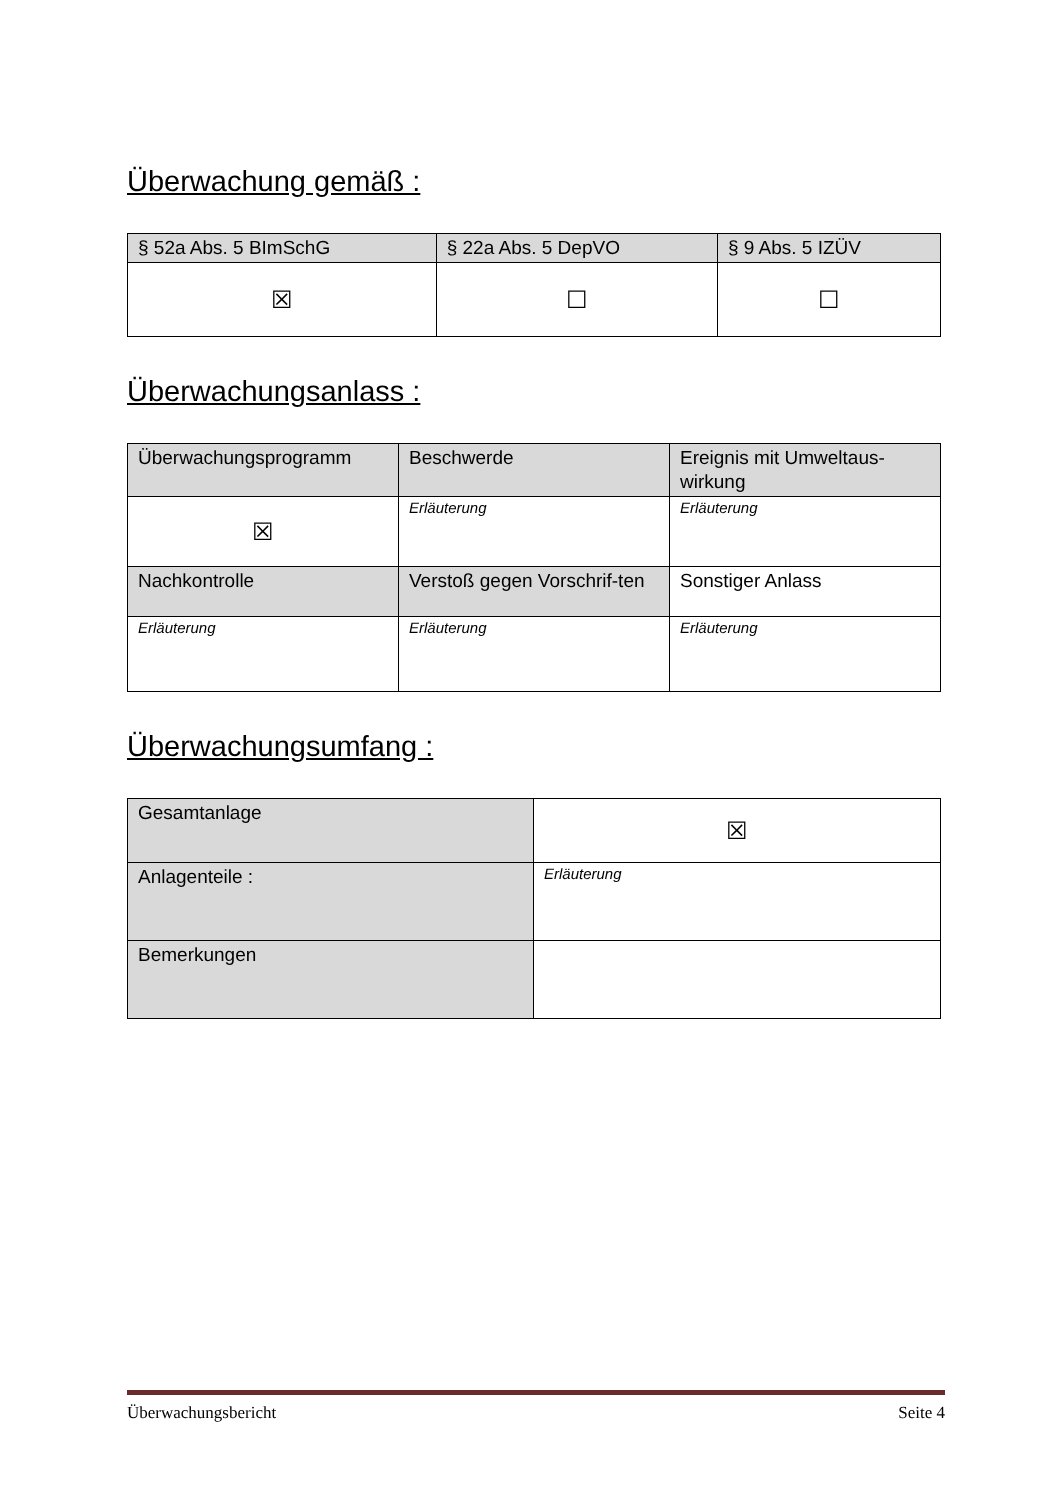Überwachung gemäß :
| § 52a Abs. 5 BImSchG | § 22a Abs. 5 DepVO | § 9 Abs. 5 IZÜV |
| ☒ | ☐ | ☐ |
Überwachungsanlass :
| Überwachungsprogramm | Beschwerde | Ereignis mit Umweltaus-wirkung |
| ☒ | Erläuterung | Erläuterung |
| Nachkontrolle | Verstoß gegen Vorschrif-ten | Sonstiger Anlass |
| Erläuterung | Erläuterung | Erläuterung |
Überwachungsumfang :
| Gesamtanlage | ☒ |
| Anlagenteile : | Erläuterung |
| Bemerkungen | |
Überwachungsbericht Seite 4